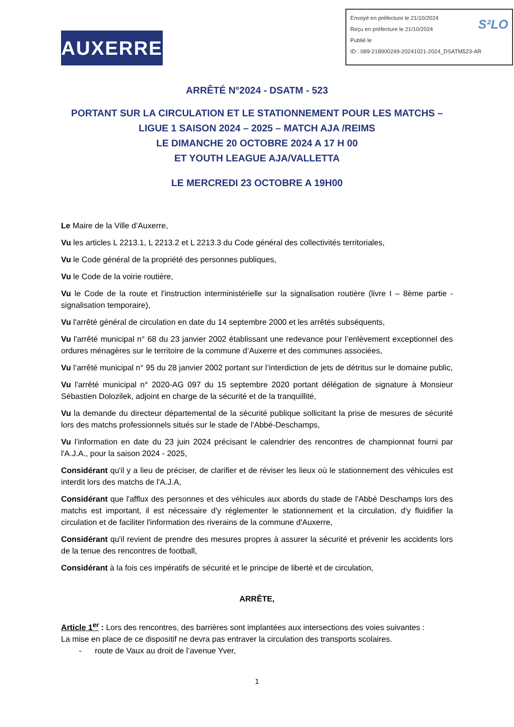AUXERRE
Envoyé en préfecture le 21/10/2024
Reçu en préfecture le 21/10/2024 S²LO
Publié le
ID : 089-218900249-20241021-2024_DSATM523-AR
ARRÊTÉ N°2024 - DSATM - 523
PORTANT SUR LA CIRCULATION ET LE STATIONNEMENT POUR LES MATCHS –
LIGUE 1 SAISON 2024 – 2025 – MATCH AJA /REIMS
LE DIMANCHE 20 OCTOBRE 2024 A 17 H 00
ET YOUTH LEAGUE AJA/VALLETTA
LE MERCREDI 23 OCTOBRE A 19H00
Le Maire de la Ville d’Auxerre,
Vu les articles L 2213.1, L 2213.2 et L 2213.3 du Code général des collectivités territoriales,
Vu le Code général de la propriété des personnes publiques,
Vu le Code de la voirie routière,
Vu le Code de la route et l'instruction interministérielle sur la signalisation routière (livre I – 8ème partie - signalisation temporaire),
Vu l'arrêté général de circulation en date du 14 septembre 2000 et les arrêtés subséquents,
Vu l'arrêté municipal n° 68 du 23 janvier 2002 établissant une redevance pour l’enlèvement exceptionnel des ordures ménagères sur le territoire de la commune d’Auxerre et des communes associées,
Vu l’arrêté municipal n° 95 du 28 janvier 2002 portant sur l’interdiction de jets de détritus sur le domaine public,
Vu l'arrêté municipal n° 2020-AG 097 du 15 septembre 2020 portant délégation de signature à Monsieur Sébastien Dolozilek, adjoint en charge de la sécurité et de la tranquillité,
Vu la demande du directeur départemental de la sécurité publique sollicitant la prise de mesures de sécurité lors des matchs professionnels situés sur le stade de l'Abbé-Deschamps,
Vu l’information en date du 23 juin 2024 précisant le calendrier des rencontres de championnat fourni par l'A.J.A., pour la saison 2024 - 2025,
Considérant qu'il y a lieu de préciser, de clarifier et de réviser les lieux où le stationnement des véhicules est interdit lors des matchs de l'A.J.A,
Considérant que l'afflux des personnes et des véhicules aux abords du stade de l'Abbé Deschamps lors des matchs est important, il est nécessaire d'y réglementer le stationnement et la circulation, d'y fluidifier la circulation et de faciliter l'information des riverains de la commune d'Auxerre,
Considérant qu'il revient de prendre des mesures propres à assurer la sécurité et prévenir les accidents lors de la tenue des rencontres de football,
Considérant à la fois ces impératifs de sécurité et le principe de liberté et de circulation,
ARRÊTE,
Article 1<sup>er</sup> : Lors des rencontres, des barrières sont implantées aux intersections des voies suivantes :
La mise en place de ce dispositif ne devra pas entraver la circulation des transports scolaires.
- route de Vaux au droit de l’avenue Yver,
1